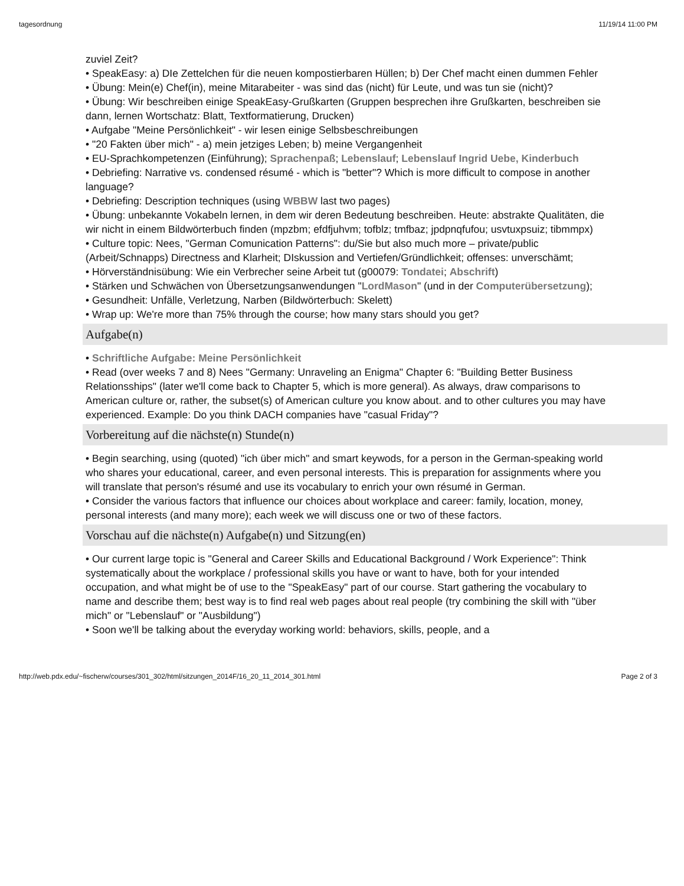tagesordnung 11/19/14 11:00 PM
zuviel Zeit?
• SpeakEasy: a) DIe Zettelchen für die neuen kompostierbaren Hüllen; b) Der Chef macht einen dummen Fehler
• Übung: Mein(e) Chef(in), meine Mitarabeiter - was sind das (nicht) für Leute, und was tun sie (nicht)?
• Übung: Wir beschreiben einige SpeakEasy-Grußkarten (Gruppen besprechen ihre Grußkarten, beschreiben sie dann, lernen Wortschatz: Blatt, Textformatierung, Drucken)
• Aufgabe "Meine Persönlichkeit" - wir lesen einige Selbsbeschreibungen
• "20 Fakten über mich" - a) mein jetziges Leben; b) meine Vergangenheit
• EU-Sprachkompetenzen (Einführung); Sprachenpaß; Lebenslauf; Lebenslauf Ingrid Uebe, Kinderbuch
• Debriefing: Narrative vs. condensed résumé - which is "better"? Which is more difficult to compose in another language?
• Debriefing: Description techniques (using WBBW last two pages)
• Übung: unbekannte Vokabeln lernen, in dem wir deren Bedeutung beschreiben. Heute: abstrakte Qualitäten, die wir nicht in einem Bildwörterbuch finden (mpzbm; efdfjuhvm; tofblz; tmfbaz; jpdpnqfufou; usvtuxpsuiz; tibmmpx)
• Culture topic: Nees, "German Comunication Patterns": du/Sie but also much more – private/public (Arbeit/Schnapps) Directness and Klarheit; DIskussion and Vertiefen/Gründlichkeit; offenses: unverschämt;
• Hörverständnisübung: Wie ein Verbrecher seine Arbeit tut (g00079: Tondatei; Abschrift)
• Stärken und Schwächen von Übersetzungsanwendungen "LordMason" (und in der Computerübersetzung);
• Gesundheit: Unfälle, Verletzung, Narben (Bildwörterbuch: Skelett)
• Wrap up: We're more than 75% through the course; how many stars should you get?
Aufgabe(n)
• Schriftliche Aufgabe: Meine Persönlichkeit
• Read (over weeks 7 and 8) Nees "Germany: Unraveling an Enigma" Chapter 6: "Building Better Business Relationsships" (later we'll come back to Chapter 5, which is more general). As always, draw comparisons to American culture or, rather, the subset(s) of American culture you know about. and to other cultures you may have experienced. Example: Do you think DACH companies have "casual Friday"?
Vorbereitung auf die nächste(n) Stunde(n)
• Begin searching, using (quoted) "ich über mich" and smart keywods, for a person in the German-speaking world who shares your educational, career, and even personal interests. This is preparation for assignments where you will translate that person's résumé and use its vocabulary to enrich your own résumé in German.
• Consider the various factors that influence our choices about workplace and career: family, location, money, personal interests (and many more); each week we will discuss one or two of these factors.
Vorschau auf die nächste(n) Aufgabe(n) und Sitzung(en)
• Our current large topic is "General and Career Skills and Educational Background / Work Experience": Think systematically about the workplace / professional skills you have or want to have, both for your intended occupation, and what might be of use to the "SpeakEasy" part of our course. Start gathering the vocabulary to name and describe them; best way is to find real web pages about real people (try combining the skill with "über mich" or "Lebenslauf" or "Ausbildung")
• Soon we'll be talking about the everyday working world: behaviors, skills, people, and a
http://web.pdx.edu/~fischerw/courses/301_302/html/sitzungen_2014F/16_20_11_2014_301.html Page 2 of 3